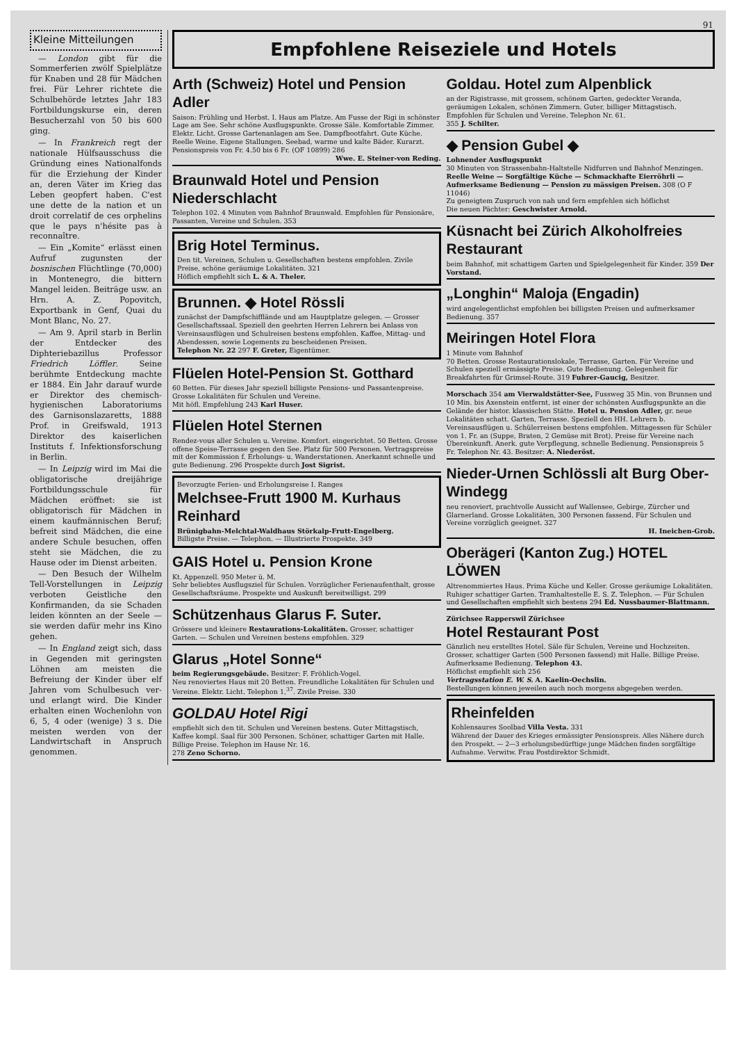91
Kleine Mitteilungen
— London gibt für die Sommerferien zwölf Spielplätze für Knaben und 28 für Mädchen frei. Für Lehrer richtete die Schulbehörde letztes Jahr 183 Fortbildungskurse ein, deren Besucherzahl von 50 bis 600 ging.
— In Frankreich regt der nationale Hülfsausschuss die Gründung eines Nationalfonds für die Erziehung der Kinder an, deren Väter im Krieg das Leben geopfert haben. C'est une dette de la nation et un droit correlatif de ces orphelins que le pays n'hésite pas à reconnaître.
— Ein „Komite“ erlässt einen Aufruf zugunsten der bosnischen Flüchtlinge (70,000) in Montenegro, die bittern Mangel leiden. Beiträge usw. an Hrn. A. Z. Popovitch, Exportbank in Genf, Quai du Mont Blanc, No. 27.
— Am 9. April starb in Berlin der Entdecker des Diphteriebazillus Professor Friedrich Löffler. Seine berühmte Entdeckung machte er 1884. Ein Jahr darauf wurde er Direktor des chemisch-hygienischen Laboratoriums des Garnisonslazaretts, 1888 Prof. in Greifswald, 1913 Direktor des kaiserlichen Instituts f. Infektionsforschung in Berlin.
— In Leipzig wird im Mai die obligatorische dreijährige Fortbildungsschule für Mädchen eröffnet: sie ist obligatorisch für Mädchen in einem kaufmännischen Beruf; befreit sind Mädchen, die eine andere Schule besuchen, offen steht sie Mädchen, die zu Hause oder im Dienst arbeiten.
— Den Besuch der Wilhelm Tell-Vorstellungen in Leipzig verboten Geistliche den Konfirmanden, da sie Schaden leiden könnten an der Seele — sie werden dafür mehr ins Kino gehen.
— In England zeigt sich, dass in Gegenden mit geringsten Löhnen am meisten die Befreiung der Kinder über elf Jahren vom Schulbesuch ver- und erlangt wird. Die Kinder erhalten einen Wochenlohn von 6, 5, 4 oder (wenige) 3 s. Die meisten werden von der Landwirtschaft in Anspruch genommen.
Empfohlene Reiseziele und Hotels
Arth (Schweiz) Hotel und Pension Adler
Saison: Frühling und Herbst. I. Haus am Platze. Am Fusse der Rigi in schönster Lage am See. Sehr schöne Ausflugspunkte. Grosse Säle. Komfortable Zimmer. Elektr. Licht. Grosse Gartenanlagen am See. Dampfbootfahrt. Gute Küche. Reelle Weine. Eigene Stallungen. Seebad, warme und kalte Bäder. Kurarzt. Pensionspreis von Fr. 4.50 bis 6 Fr. (OF 10899) 286
Wwe. E. Steiner-von Reding.
Braunwald Hotel und Pension Niederschlacht
Telephon 102. 4 Minuten vom Bahnhof Braunwald. Empfohlen für Pensionäre, Passanten, Vereine und Schulen. 353
Brig Hotel Terminus.
Den tit. Vereinen, Schulen u. Gesellschaften bestens empfohlen. Zivile Preise, schöne geräumige Lokalitäten. 321
Höflich empfiehlt sich L. & A. Theler.
Brunnen. ◆ Hotel Rössli
zunächst der Dampfschifflände und am Hauptplatze gelegen. — Grosser Gesellschaftssaal. Speziell den geehrten Herren Lehrern bei Anlass von Vereinsausflügen und Schulreisen bestens empfohlen. Kaffee, Mittag- und Abendessen, sowie Logements zu bescheidenen Preisen.
Telephon Nr. 22 297 F. Greter, Eigentümer.
Flüelen Hotel-Pension St. Gotthard
60 Betten. Für dieses Jahr speziell billigste Pensions- und Passantenpreise. Grosse Lokalitäten für Schulen und Vereine.
Mit höfl. Empfehlung 243 Karl Huser.
Flüelen Hotel Sternen
Rendez-vous aller Schulen u. Vereine. Komfort. eingerichtet. 50 Betten. Grosse offene Speise-Terrasse gegen den See. Platz für 500 Personen. Vertragspreise mit der Kommission f. Erholungs- u. Wanderstationen. Anerkannt schnelle und gute Bedienung. 296 Prospekte durch Jost Sigrist.
Bevorzugte Ferien- und Erholungsreise I. Ranges
Melchsee-Frutt 1900 M. Kurhaus Reinhard
Brünigbahn-Melchtal-Waldhaus Störkalp-Frutt-Engelberg.
Billigste Preise. — Telephon. — Illustrierte Prospekte. 349
GAIS Hotel u. Pension Krone
Kt. Appenzell. 950 Meter ü. M.
Sehr beliebtes Ausflugsziel für Schulen. Vorzüglicher Ferienaufenthalt, grosse Gesellschaftsräume. Prospekte und Auskunft bereitwilligst. 299
Schützenhaus Glarus F. Suter.
Grössere und kleinere Restaurations-Lokalitäten. Grosser, schattiger Garten. — Schulen und Vereinen bestens empfohlen. 329
Glarus „Hotel Sonne“
beim Regierungsgebäude. Besitzer: F. Fröhlich-Vogel.
Neu renoviertes Haus mit 20 Betten. Freundliche Lokalitäten für Schulen und Vereine. Elektr. Licht. Telephon 1,<sup>37</sup>. Zivile Preise. 330
GOLDAU Hotel Rigi
empfiehlt sich den tit. Schulen und Vereinen bestens. Guter Mittagstisch, Kaffee kompl. Saal für 300 Personen. Schöner, schattiger Garten mit Halle. Billige Preise. Telephon im Hause Nr. 16.
278 Zeno Schorno.
Goldau. Hotel zum Alpenblick
an der Rigistrasse, mit grossem, schönem Garten, gedeckter Veranda, geräumigen Lokalen, schönen Zimmern. Guter, billiger Mittagstisch. Empfohlen für Schulen und Vereine. Telephon Nr. 61.
355 J. Schilter.
◆ Pension Gubel ◆
Lohnender Ausflugspunkt
30 Minuten von Strassenbahn-Haltstelle Nidfurren und Bahnhof Menzingen. Reelle Weine — Sorgfältige Küche — Schmackhafte Eierröhrli — Aufmerksame Bedienung — Pension zu mässigen Preisen. 308 (O F 11046)
Zu geneigtem Zuspruch von nah und fern empfehlen sich höflichst
Die neuen Pächter: Geschwister Arnold.
Küsnacht bei Zürich Alkoholfreies Restaurant
beim Bahnhof, mit schattigem Garten und Spielgelegenheit für Kinder. 359 Der Vorstand.
„Longhin“ Maloja (Engadin)
wird angelegentlichst empfohlen bei billigsten Preisen und aufmerksamer Bedienung. 357
Meiringen Hotel Flora
1 Minute vom Bahnhof
70 Betten. Grosse Restaurationslokale, Terrasse, Garten. Für Vereine und Schulen speziell ermässigte Preise. Gute Bedienung. Gelegenheit für Breakfahrten für Grimsel-Route. 319 Fuhrer-Gaucig, Besitzer.
Morschach 354 am Vierwaldstätter-See, Fussweg 35 Min. von Brunnen und 10 Min. bis Axenstein entfernt, ist einer der schönsten Ausflugspunkte an die Gelände der histor. klassischen Stätte. Hotel u. Pension Adler, gr. neue Lokalitäten schatt. Garten, Terrasse. Speziell den HH. Lehrern b. Vereinsausflügen u. Schülerreisen bestens empfohlen. Mittagessen für Schüler von 1. Fr. an (Suppe, Braten, 2 Gemüse mit Brot). Preise für Vereine nach Übereinkunft. Anerk. gute Verpflegung, schnelle Bedienung. Pensionspreis 5 Fr. Telephon Nr. 43. Besitzer: A. Niederöst.
Nieder-Urnen Schlössli alt Burg Ober-Windegg
neu renoviert, prachtvolle Aussicht auf Wallensee, Gebirge, Zürcher und Glarnerland. Grosse Lokalitäten, 300 Personen fassend. Für Schulen und Vereine vorzüglich geeignet. 327
H. Ineichen-Grob.
Oberägeri (Kanton Zug.) HOTEL LÖWEN
Altrenommiertes Haus. Prima Küche und Keller. Grosse geräumige Lokalitäten. Ruhiger schattiger Garten. Tramhaltestelle E. S. Z. Telephon. — Für Schulen und Gesellschaften empfiehlt sich bestens 294 Ed. Nussbaumer-Blattmann.
Zürichsee Rapperswil Zürichsee
Hotel Restaurant Post
Gänzlich neu erstelltes Hotel. Säle für Schulen, Vereine und Hochzeiten. Grosser, schattiger Garten (500 Personen fassend) mit Halle. Billige Preise. Aufmerksame Bedienung. Telephon 43.
Höflichst empfiehlt sich 256
Vertragsstation E. W. S. A. Kaelin-Oechslin.
Bestellungen können jeweilen auch noch morgens abgegeben werden.
Rheinfelden
Kohlensaures Soolbad Villa Vesta. 331
Während der Dauer des Krieges ermässigter Pensionspreis. Alles Nähere durch den Prospekt. — 2—3 erholungsbedürftige junge Mädchen finden sorgfältige Aufnahme. Verwitw. Frau Postdirektor Schmidt.